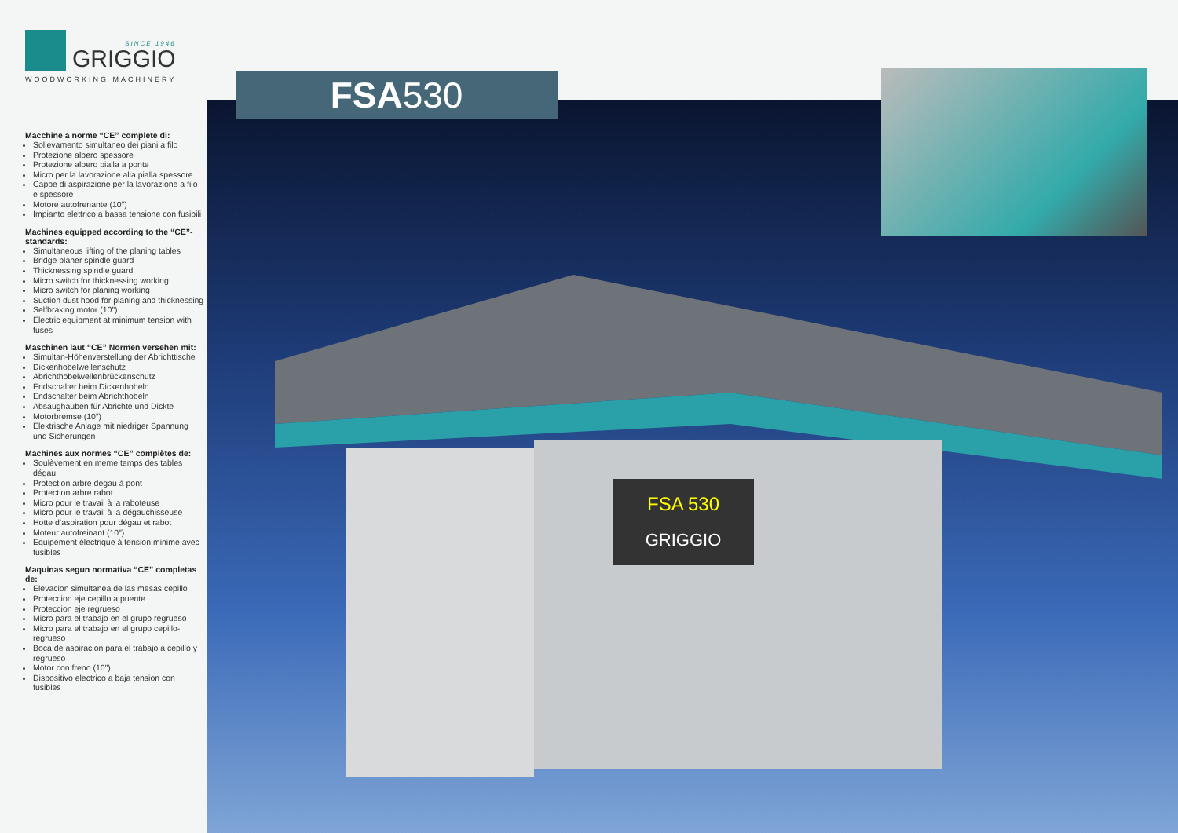SINCE 1946
GRIGGIO
WOODWORKING MACHINERY
Macchine a norme “CE” complete di:
Sollevamento simultaneo dei piani a filo
Protezione albero spessore
Protezione albero pialla a ponte
Micro per la lavorazione alla pialla spessore
Cappe di aspirazione per la lavorazione a filo e spessore
Motore autofrenante (10”)
Impianto elettrico a bassa tensione con fusibili
Machines equipped according to the “CE”-standards:
Simultaneous lifting of the planing tables
Bridge planer spindle guard
Thicknessing spindle guard
Micro switch for thicknessing working
Micro switch for planing working
Suction dust hood for planing and thicknessing
Selfbraking motor (10”)
Electric equipment at minimum tension with fuses
Maschinen laut “CE” Normen versehen mit:
Simultan-Höhenverstellung der Abrichttische
Dickenhobelwellenschutz
Abrichthobelwellenbrückenschutz
Endschalter beim Dickenhobeln
Endschalter beim Abrichthobeln
Absaughauben für Abrichte und Dickte
Motorbremse (10”)
Elektrische Anlage mit niedriger Spannung und Sicherungen
Machines aux normes “CE” complètes de:
Soulèvement en meme temps des tables dégau
Protection arbre dégau à pont
Protection arbre rabot
Micro pour le travail à la raboteuse
Micro pour le travail à la dégauchisseuse
Hotte d’aspiration pour dégau et rabot
Moteur autofreinant (10”)
Equipement électrique à tension minime avec fusibles
Maquinas segun normativa “CE” completas de:
Elevacion simultanea de las mesas cepillo
Proteccion eje cepillo a puente
Proteccion eje regrueso
Micro para el trabajo en el grupo regrueso
Micro para el trabajo en el grupo cepillo- regrueso
Boca de aspiracion para el trabajo a cepillo y regrueso
Motor con freno (10”)
Dispositivo electrico a baja tension con fusibles
FSA530
FSA 530
GRIGGIO